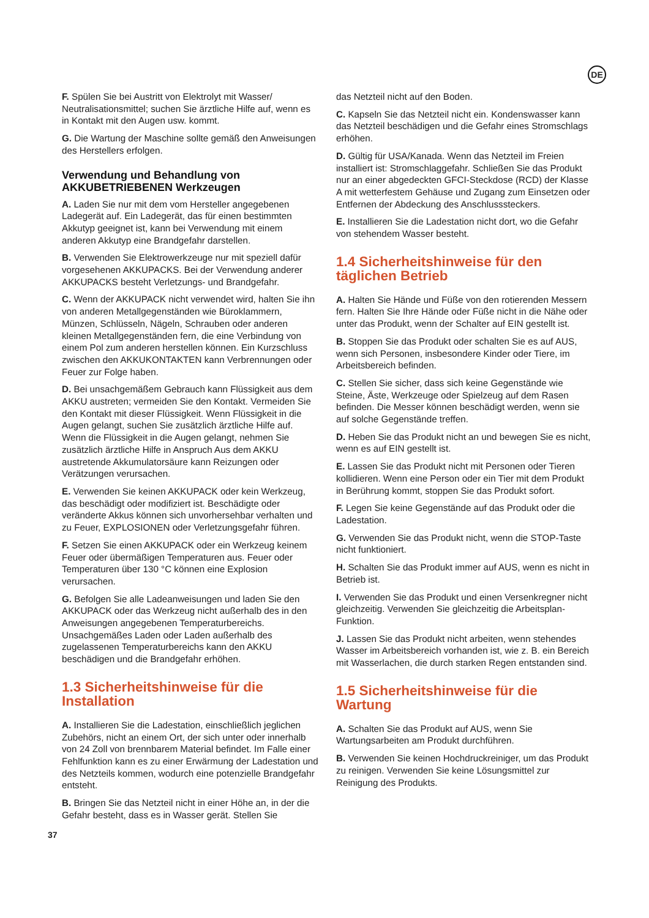DE
F. Spülen Sie bei Austritt von Elektrolyt mit Wasser/ Neutralisationsmittel; suchen Sie ärztliche Hilfe auf, wenn es in Kontakt mit den Augen usw. kommt.
G. Die Wartung der Maschine sollte gemäß den Anweisungen des Herstellers erfolgen.
Verwendung und Behandlung von AKKUBETRIEBENEN Werkzeugen
A. Laden Sie nur mit dem vom Hersteller angegebenen Ladegerät auf. Ein Ladegerät, das für einen bestimmten Akkutyp geeignet ist, kann bei Verwendung mit einem anderen Akkutyp eine Brandgefahr darstellen.
B. Verwenden Sie Elektrowerkzeuge nur mit speziell dafür vorgesehenen AKKUPACKS. Bei der Verwendung anderer AKKUPACKS besteht Verletzungs- und Brandgefahr.
C. Wenn der AKKUPACK nicht verwendet wird, halten Sie ihn von anderen Metallgegenständen wie Büroklammern, Münzen, Schlüsseln, Nägeln, Schrauben oder anderen kleinen Metallgegenständen fern, die eine Verbindung von einem Pol zum anderen herstellen können. Ein Kurzschluss zwischen den AKKUKONTAKTEN kann Verbrennungen oder Feuer zur Folge haben.
D. Bei unsachgemäßem Gebrauch kann Flüssigkeit aus dem AKKU austreten; vermeiden Sie den Kontakt. Vermeiden Sie den Kontakt mit dieser Flüssigkeit. Wenn Flüssigkeit in die Augen gelangt, suchen Sie zusätzlich ärztliche Hilfe auf. Wenn die Flüssigkeit in die Augen gelangt, nehmen Sie zusätzlich ärztliche Hilfe in Anspruch Aus dem AKKU austretende Akkumulatorsäure kann Reizungen oder Verätzungen verursachen.
E. Verwenden Sie keinen AKKUPACK oder kein Werkzeug, das beschädigt oder modifiziert ist. Beschädigte oder veränderte Akkus können sich unvorhersehbar verhalten und zu Feuer, EXPLOSIONEN oder Verletzungsgefahr führen.
F. Setzen Sie einen AKKUPACK oder ein Werkzeug keinem Feuer oder übermäßigen Temperaturen aus. Feuer oder Temperaturen über 130 °C können eine Explosion verursachen.
G. Befolgen Sie alle Ladeanweisungen und laden Sie den AKKUPACK oder das Werkzeug nicht außerhalb des in den Anweisungen angegebenen Temperaturbereichs. Unsachgemäßes Laden oder Laden außerhalb des zugelassenen Temperaturbereichs kann den AKKU beschädigen und die Brandgefahr erhöhen.
1.3 Sicherheitshinweise für die Installation
A. Installieren Sie die Ladestation, einschließlich jeglichen Zubehörs, nicht an einem Ort, der sich unter oder innerhalb von 24 Zoll von brennbarem Material befindet. Im Falle einer Fehlfunktion kann es zu einer Erwärmung der Ladestation und des Netzteils kommen, wodurch eine potenzielle Brandgefahr entsteht.
B. Bringen Sie das Netzteil nicht in einer Höhe an, in der die Gefahr besteht, dass es in Wasser gerät. Stellen Sie
das Netzteil nicht auf den Boden.
C. Kapseln Sie das Netzteil nicht ein. Kondenswasser kann das Netzteil beschädigen und die Gefahr eines Stromschlags erhöhen.
D. Gültig für USA/Kanada. Wenn das Netzteil im Freien installiert ist: Stromschlaggefahr. Schließen Sie das Produkt nur an einer abgedeckten GFCI-Steckdose (RCD) der Klasse A mit wetterfestem Gehäuse und Zugang zum Einsetzen oder Entfernen der Abdeckung des Anschlusssteckers.
E. Installieren Sie die Ladestation nicht dort, wo die Gefahr von stehendem Wasser besteht.
1.4 Sicherheitshinweise für den täglichen Betrieb
A. Halten Sie Hände und Füße von den rotierenden Messern fern. Halten Sie Ihre Hände oder Füße nicht in die Nähe oder unter das Produkt, wenn der Schalter auf EIN gestellt ist.
B. Stoppen Sie das Produkt oder schalten Sie es auf AUS, wenn sich Personen, insbesondere Kinder oder Tiere, im Arbeitsbereich befinden.
C. Stellen Sie sicher, dass sich keine Gegenstände wie Steine, Äste, Werkzeuge oder Spielzeug auf dem Rasen befinden. Die Messer können beschädigt werden, wenn sie auf solche Gegenstände treffen.
D. Heben Sie das Produkt nicht an und bewegen Sie es nicht, wenn es auf EIN gestellt ist.
E. Lassen Sie das Produkt nicht mit Personen oder Tieren kollidieren. Wenn eine Person oder ein Tier mit dem Produkt in Berührung kommt, stoppen Sie das Produkt sofort.
F. Legen Sie keine Gegenstände auf das Produkt oder die Ladestation.
G. Verwenden Sie das Produkt nicht, wenn die STOP-Taste nicht funktioniert.
H. Schalten Sie das Produkt immer auf AUS, wenn es nicht in Betrieb ist.
I. Verwenden Sie das Produkt und einen Versenkregner nicht gleichzeitig. Verwenden Sie gleichzeitig die Arbeitsplan-Funktion.
J. Lassen Sie das Produkt nicht arbeiten, wenn stehendes Wasser im Arbeitsbereich vorhanden ist, wie z. B. ein Bereich mit Wasserlachen, die durch starken Regen entstanden sind.
1.5 Sicherheitshinweise für die Wartung
A. Schalten Sie das Produkt auf AUS, wenn Sie Wartungsarbeiten am Produkt durchführen.
B. Verwenden Sie keinen Hochdruckreiniger, um das Produkt zu reinigen. Verwenden Sie keine Lösungsmittel zur Reinigung des Produkts.
37